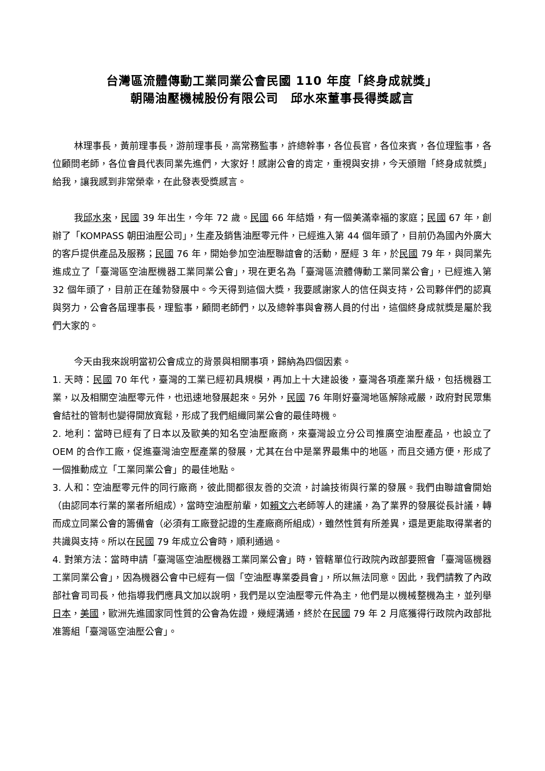台灣區流體傳動工業同業公會民國 110 年度「終身成就獎」
朝陽油壓機械股份有限公司　邱水來董事長得獎感言
林理事長，黃前理事長，游前理事長，高常務監事，許總幹事，各位長官，各位來賓，各位理監事，各位顧問老師，各位會員代表同業先進們，大家好！感謝公會的肯定，重視與安排，今天頒贈「終身成就獎」給我，讓我感到非常榮幸，在此發表受獎感言。
我邱水來，民國 39 年出生，今年 72 歲。民國 66 年結婚，有一個美滿幸福的家庭；民國 67 年，創辦了「KOMPASS 朝田油壓公司」，生產及銷售油壓零元件，已經進入第 44 個年頭了，目前仍為國內外廣大的客戶提供產品及服務；民國 76 年，開始參加空油壓聯誼會的活動，歷經 3 年，於民國 79 年，與同業先進成立了「臺灣區空油壓機器工業同業公會」，現在更名為「臺灣區流體傳動工業同業公會」，已經進入第 32 個年頭了，目前正在蓬勃發展中。今天得到這個大獎，我要感謝家人的信任與支持，公司夥伴們的認真與努力，公會各屆理事長，理監事，顧問老師們，以及總幹事與會務人員的付出，這個終身成就獎是屬於我們大家的。
今天由我來說明當初公會成立的背景與相關事項，歸納為四個因素。
1. 天時：民國 70 年代，臺灣的工業已經初具規模，再加上十大建設後，臺灣各項產業升級，包括機器工業，以及相關空油壓零元件，也迅速地發展起來。另外，民國 76 年剛好臺灣地區解除戒嚴，政府對民眾集會結社的管制也變得開放寬鬆，形成了我們組織同業公會的最佳時機。
2. 地利：當時已經有了日本以及歐美的知名空油壓廠商，來臺灣設立分公司推廣空油壓產品，也設立了 OEM 的合作工廠，促進臺灣油空壓產業的發展，尤其在台中是業界最集中的地區，而且交通方便，形成了一個推動成立「工業同業公會」的最佳地點。
3. 人和：空油壓零元件的同行廠商，彼此間都很友善的交流，討論技術與行業的發展。我們由聯誼會開始（由認同本行業的業者所組成），當時空油壓前輩，如賴文六老師等人的建議，為了業界的發展從長計議，轉而成立同業公會的籌備會（必須有工廠登記證的生產廠商所組成），雖然性質有所差異，還是更能取得業者的共識與支持。所以在民國 79 年成立公會時，順利通過。
4. 對策方法：當時申請「臺灣區空油壓機器工業同業公會」時，管轄單位行政院內政部要照會「臺灣區機器工業同業公會」，因為機器公會中已經有一個「空油壓專業委員會」，所以無法同意。因此，我們請教了內政部社會司司長，他指導我們應具文加以說明，我們是以空油壓零元件為主，他們是以機械整機為主，並列舉日本，美國，歐洲先進國家同性質的公會為佐證，幾經溝通，終於在民國 79 年 2 月底獲得行政院內政部批准籌組「臺灣區空油壓公會」。